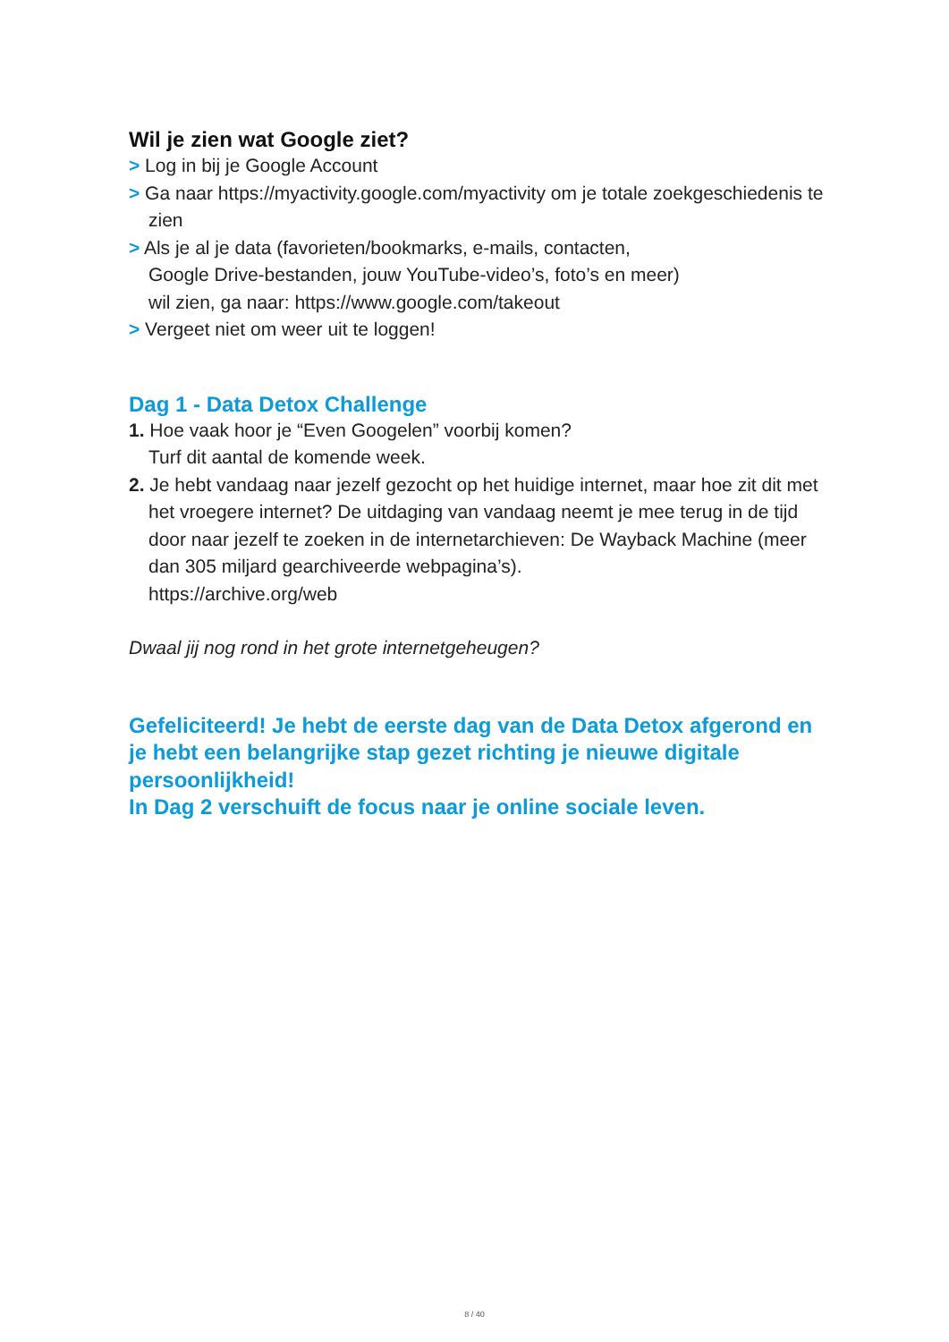Wil je zien wat Google ziet?
> Log in bij je Google Account
> Ga naar https://myactivity.google.com/myactivity om je totale zoekgeschiedenis te zien
> Als je al je data (favorieten/bookmarks, e-mails, contacten,
Google Drive-bestanden, jouw YouTube-video’s, foto’s en meer)
wil zien, ga naar: https://www.google.com/takeout
> Vergeet niet om weer uit te loggen!
Dag 1 - Data Detox Challenge
1. Hoe vaak hoor je “Even Googelen” voorbij komen?
Turf dit aantal de komende week.
2. Je hebt vandaag naar jezelf gezocht op het huidige internet, maar hoe zit dit met het vroegere internet? De uitdaging van vandaag neemt je mee terug in de tijd door naar jezelf te zoeken in de internetarchieven: De Wayback Machine (meer dan 305 miljard gearchiveerde webpagina’s).
https://archive.org/web
Dwaal jij nog rond in het grote internetgeheugen?
Gefeliciteerd! Je hebt de eerste dag van de Data Detox afgerond en je hebt een belangrijke stap gezet richting je nieuwe digitale persoonlijkheid!
In Dag 2 verschuift de focus naar je online sociale leven.
8 / 40